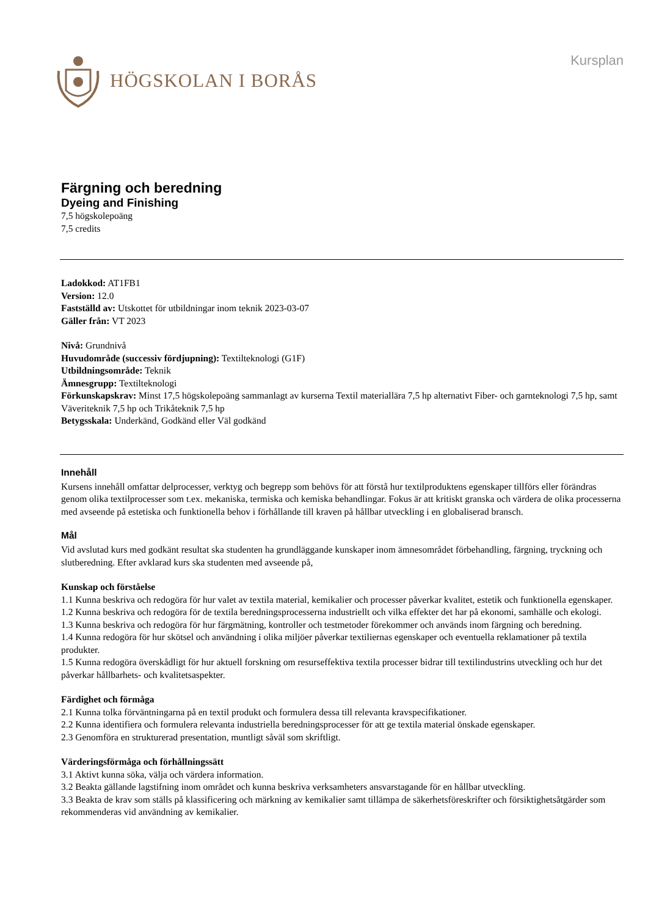HÖGSKOLAN I BORÅS
Kursplan
Färgning och beredning
Dyeing and Finishing
7,5 högskolepoäng
7,5 credits
Ladokkod: AT1FB1
Version: 12.0
Fastställd av: Utskottet för utbildningar inom teknik 2023-03-07
Gäller från: VT 2023
Nivå: Grundnivå
Huvudområde (successiv fördjupning): Textilteknologi (G1F)
Utbildningsområde: Teknik
Ämnesgrupp: Textilteknologi
Förkunskapskrav: Minst 17,5 högskolepoäng sammanlagt av kurserna Textil materiallära 7,5 hp alternativt Fiber- och garnteknologi 7,5 hp, samt Väveriteknik 7,5 hp och Trikåteknik 7,5 hp
Betygsskala: Underkänd, Godkänd eller Väl godkänd
Innehåll
Kursens innehåll omfattar delprocesser, verktyg och begrepp som behövs för att förstå hur textilproduktens egenskaper tillförs eller förändras genom olika textilprocesser som t.ex. mekaniska, termiska och kemiska behandlingar. Fokus är att kritiskt granska och värdera de olika processerna med avseende på estetiska och funktionella behov i förhållande till kraven på hållbar utveckling i en globaliserad bransch.
Mål
Vid avslutad kurs med godkänt resultat ska studenten ha grundläggande kunskaper inom ämnesområdet förbehandling, färgning, tryckning och slutberedning. Efter avklarad kurs ska studenten med avseende på,
Kunskap och förståelse
1.1 Kunna beskriva och redogöra för hur valet av textila material, kemikalier och processer påverkar kvalitet, estetik och funktionella egenskaper.
1.2 Kunna beskriva och redogöra för de textila beredningsprocesserna industriellt och vilka effekter det har på ekonomi, samhälle och ekologi.
1.3 Kunna beskriva och redogöra för hur färgmätning, kontroller och testmetoder förekommer och används inom färgning och beredning.
1.4 Kunna redogöra för hur skötsel och användning i olika miljöer påverkar textiliernas egenskaper och eventuella reklamationer på textila produkter.
1.5 Kunna redogöra överskådligt för hur aktuell forskning om resurseffektiva textila processer bidrar till textilindustrins utveckling och hur det påverkar hållbarhets- och kvalitetsaspekter.
Färdighet och förmåga
2.1 Kunna tolka förväntningarna på en textil produkt och formulera dessa till relevanta kravspecifikationer.
2.2 Kunna identifiera och formulera relevanta industriella beredningsprocesser för att ge textila material önskade egenskaper.
2.3 Genomföra en strukturerad presentation, muntligt såväl som skriftligt.
Värderingsförmåga och förhållningssätt
3.1 Aktivt kunna söka, välja och värdera information.
3.2 Beakta gällande lagstifning inom området och kunna beskriva verksamheters ansvarstagande för en hållbar utveckling.
3.3 Beakta de krav som ställs på klassificering och märkning av kemikalier samt tillämpa de säkerhetsföreskrifter och försiktighetsåtgärder som rekommenderas vid användning av kemikalier.